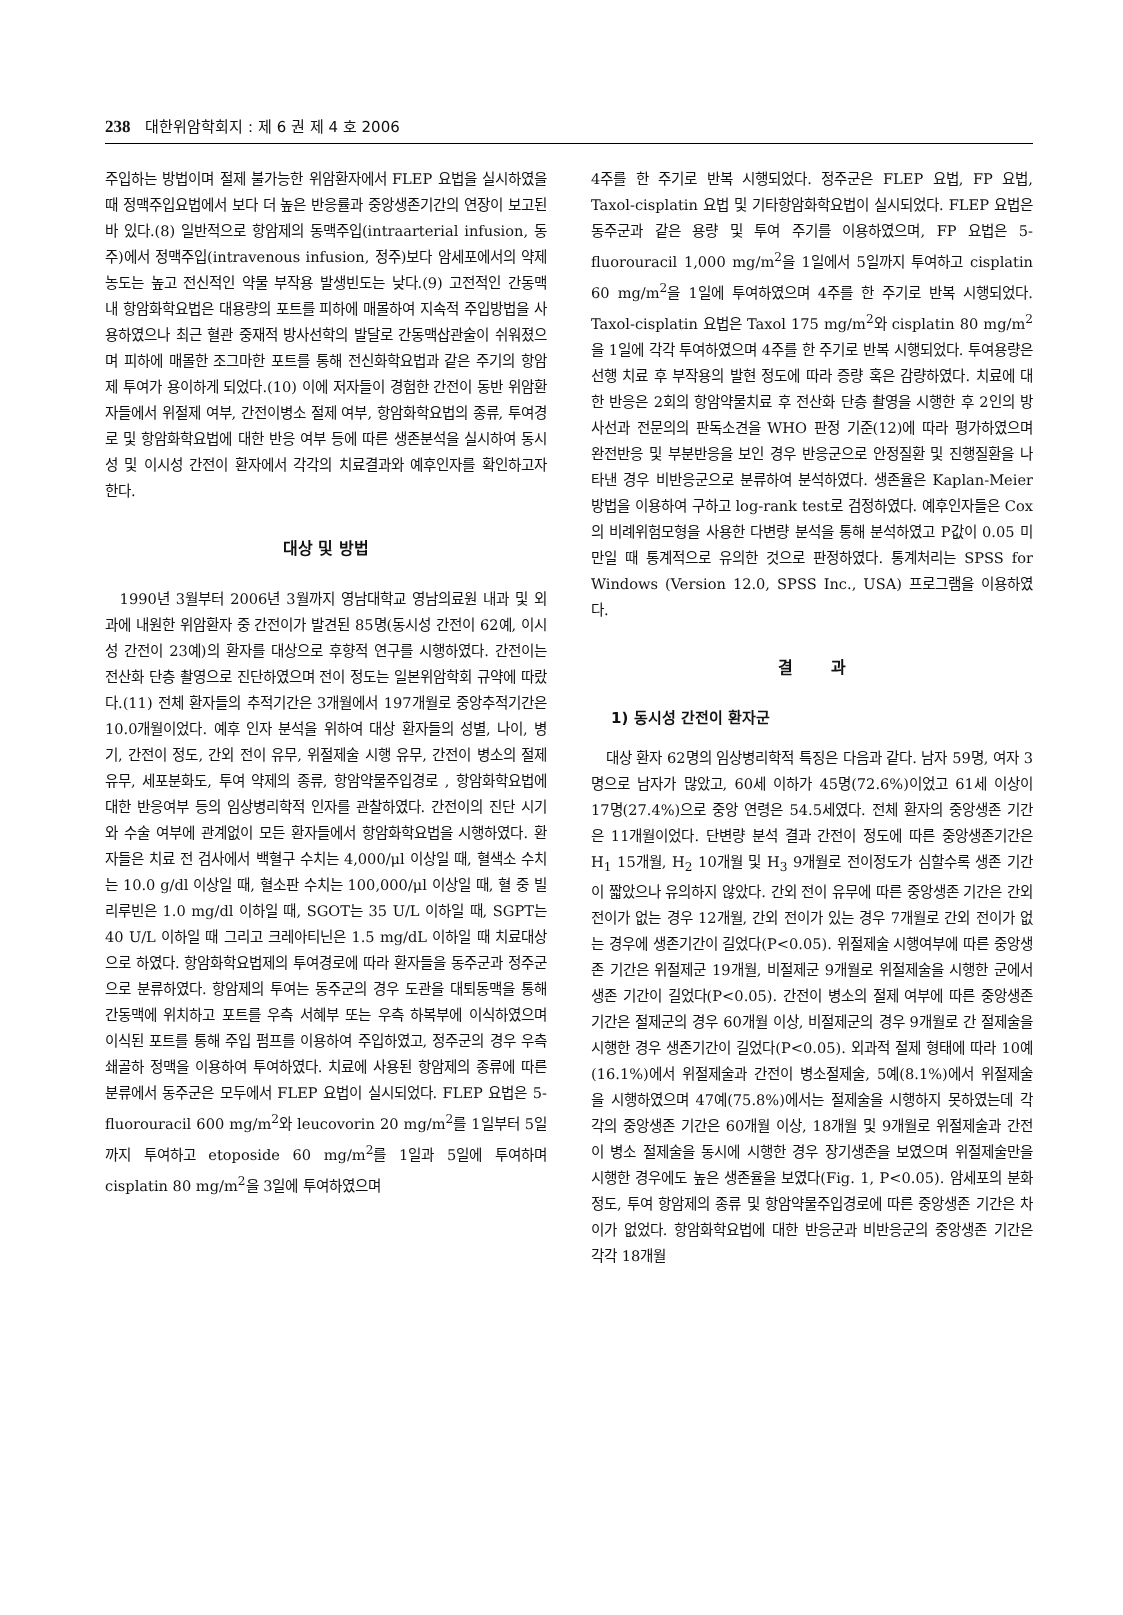238 대한위암학회지 : 제 6 권 제 4 호 2006
주입하는 방법이며 절제 불가능한 위암환자에서 FLEP 요법을 실시하였을 때 정맥주입요법에서 보다 더 높은 반응률과 중앙생존기간의 연장이 보고된 바 있다.(8) 일반적으로 항암제의 동맥주입(intraarterial infusion, 동주)에서 정맥주입(intravenous infusion, 정주)보다 암세포에서의 약제농도는 높고 전신적인 약물 부작용 발생빈도는 낮다.(9) 고전적인 간동맥 내 항암화학요법은 대용량의 포트를 피하에 매몰하여 지속적 주입방법을 사용하였으나 최근 혈관 중재적 방사선학의 발달로 간동맥삽관술이 쉬워졌으며 피하에 매몰한 조그마한 포트를 통해 전신화학요법과 같은 주기의 항암제 투여가 용이하게 되었다.(10) 이에 저자들이 경험한 간전이 동반 위암환자들에서 위절제 여부, 간전이병소 절제 여부, 항암화학요법의 종류, 투여경로 및 항암화학요법에 대한 반응 여부 등에 따른 생존분석을 실시하여 동시성 및 이시성 간전이 환자에서 각각의 치료결과와 예후인자를 확인하고자 한다.
대상 및 방법
1990년 3월부터 2006년 3월까지 영남대학교 영남의료원 내과 및 외과에 내원한 위암환자 중 간전이가 발견된 85명(동시성 간전이 62예, 이시성 간전이 23예)의 환자를 대상으로 후향적 연구를 시행하였다. 간전이는 전산화 단층 촬영으로 진단하였으며 전이 정도는 일본위암학회 규약에 따랐다.(11) 전체 환자들의 추적기간은 3개월에서 197개월로 중앙추적기간은 10.0개월이었다. 예후 인자 분석을 위하여 대상 환자들의 성별, 나이, 병기, 간전이 정도, 간외 전이 유무, 위절제술 시행 유무, 간전이 병소의 절제 유무, 세포분화도, 투여 약제의 종류, 항암약물주입경로 , 항암화학요법에 대한 반응여부 등의 임상병리학적 인자를 관찰하였다. 간전이의 진단 시기와 수술 여부에 관계없이 모든 환자들에서 항암화학요법을 시행하였다. 환자들은 치료 전 검사에서 백혈구 수치는 4,000/μl 이상일 때, 혈색소 수치는 10.0 g/dl 이상일 때, 혈소판 수치는 100,000/μl 이상일 때, 혈 중 빌리루빈은 1.0 mg/dl 이하일 때, SGOT는 35 U/L 이하일 때, SGPT는 40 U/L 이하일 때 그리고 크레아티닌은 1.5 mg/dL 이하일 때 치료대상으로 하였다. 항암화학요법제의 투여경로에 따라 환자들을 동주군과 정주군으로 분류하였다. 항암제의 투여는 동주군의 경우 도관을 대퇴동맥을 통해 간동맥에 위치하고 포트를 우측 서혜부 또는 우측 하복부에 이식하였으며 이식된 포트를 통해 주입 펌프를 이용하여 주입하였고, 정주군의 경우 우측 쇄골하 정맥을 이용하여 투여하였다. 치료에 사용된 항암제의 종류에 따른 분류에서 동주군은 모두에서 FLEP 요법이 실시되었다. FLEP 요법은 5-fluorouracil 600 mg/m<sup>2</sup>와 leucovorin 20 mg/m<sup>2</sup>를 1일부터 5일까지 투여하고 etoposide 60 mg/m<sup>2</sup>를 1일과 5일에 투여하며 cisplatin 80 mg/m<sup>2</sup>을 3일에 투여하였으며
4주를 한 주기로 반복 시행되었다. 정주군은 FLEP 요법, FP 요법, Taxol-cisplatin 요법 및 기타항암화학요법이 실시되었다. FLEP 요법은 동주군과 같은 용량 및 투여 주기를 이용하였으며, FP 요법은 5-fluorouracil 1,000 mg/m<sup>2</sup>을 1일에서 5일까지 투여하고 cisplatin 60 mg/m<sup>2</sup>을 1일에 투여하였으며 4주를 한 주기로 반복 시행되었다. Taxol-cisplatin 요법은 Taxol 175 mg/m<sup>2</sup>와 cisplatin 80 mg/m<sup>2</sup>을 1일에 각각 투여하였으며 4주를 한 주기로 반복 시행되었다. 투여용량은 선행 치료 후 부작용의 발현 정도에 따라 증량 혹은 감량하였다. 치료에 대한 반응은 2회의 항암약물치료 후 전산화 단층 촬영을 시행한 후 2인의 방사선과 전문의의 판독소견을 WHO 판정 기준(12)에 따라 평가하였으며 완전반응 및 부분반응을 보인 경우 반응군으로 안정질환 및 진행질환을 나타낸 경우 비반응군으로 분류하여 분석하였다. 생존율은 Kaplan-Meier 방법을 이용하여 구하고 log-rank test로 검정하였다. 예후인자들은 Cox의 비례위험모형을 사용한 다변량 분석을 통해 분석하였고 P값이 0.05 미만일 때 통계적으로 유의한 것으로 판정하였다. 통계처리는 SPSS for Windows (Version 12.0, SPSS Inc., USA) 프로그램을 이용하였다.
결 과
1) 동시성 간전이 환자군
대상 환자 62명의 임상병리학적 특징은 다음과 같다. 남자 59명, 여자 3명으로 남자가 많았고, 60세 이하가 45명(72.6%)이었고 61세 이상이 17명(27.4%)으로 중앙 연령은 54.5세였다. 전체 환자의 중앙생존 기간은 11개월이었다. 단변량 분석 결과 간전이 정도에 따른 중앙생존기간은 H<sub>1</sub> 15개월, H<sub>2</sub> 10개월 및 H<sub>3</sub> 9개월로 전이정도가 심할수록 생존 기간이 짧았으나 유의하지 않았다. 간외 전이 유무에 따른 중앙생존 기간은 간외 전이가 없는 경우 12개월, 간외 전이가 있는 경우 7개월로 간외 전이가 없는 경우에 생존기간이 길었다(P<0.05). 위절제술 시행여부에 따른 중앙생존 기간은 위절제군 19개월, 비절제군 9개월로 위절제술을 시행한 군에서 생존 기간이 길었다(P<0.05). 간전이 병소의 절제 여부에 따른 중앙생존 기간은 절제군의 경우 60개월 이상, 비절제군의 경우 9개월로 간 절제술을 시행한 경우 생존기간이 길었다(P<0.05). 외과적 절제 형태에 따라 10예(16.1%)에서 위절제술과 간전이 병소절제술, 5예(8.1%)에서 위절제술을 시행하였으며 47예(75.8%)에서는 절제술을 시행하지 못하였는데 각각의 중앙생존 기간은 60개월 이상, 18개월 및 9개월로 위절제술과 간전이 병소 절제술을 동시에 시행한 경우 장기생존을 보였으며 위절제술만을 시행한 경우에도 높은 생존율을 보였다(Fig. 1, P<0.05). 암세포의 분화정도, 투여 항암제의 종류 및 항암약물주입경로에 따른 중앙생존 기간은 차이가 없었다. 항암화학요법에 대한 반응군과 비반응군의 중앙생존 기간은 각각 18개월